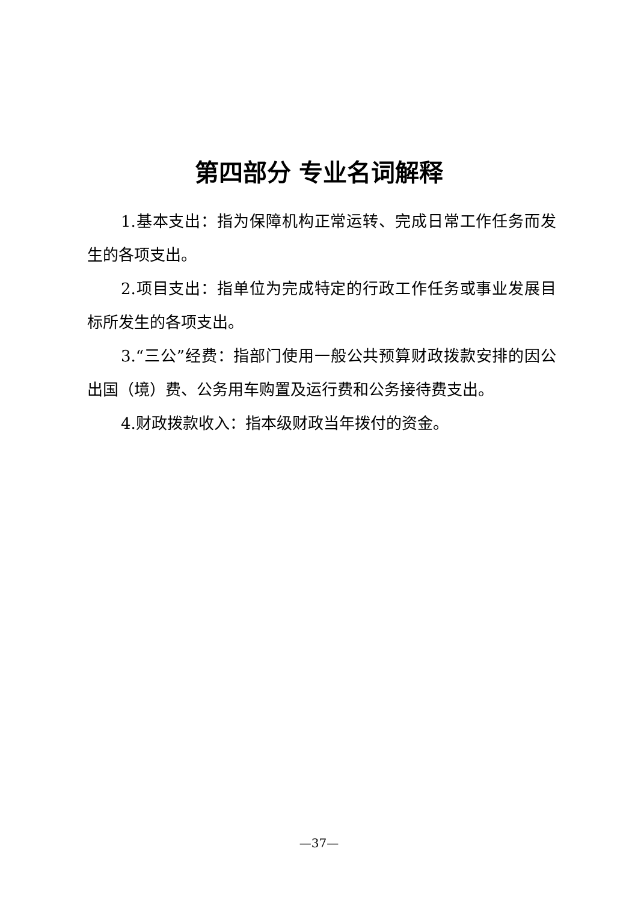第四部分 专业名词解释
1.基本支出：指为保障机构正常运转、完成日常工作任务而发生的各项支出。
2.项目支出：指单位为完成特定的行政工作任务或事业发展目标所发生的各项支出。
3.“三公”经费：指部门使用一般公共预算财政拨款安排的因公出国（境）费、公务用车购置及运行费和公务接待费支出。
4.财政拨款收入：指本级财政当年拨付的资金。
—37—